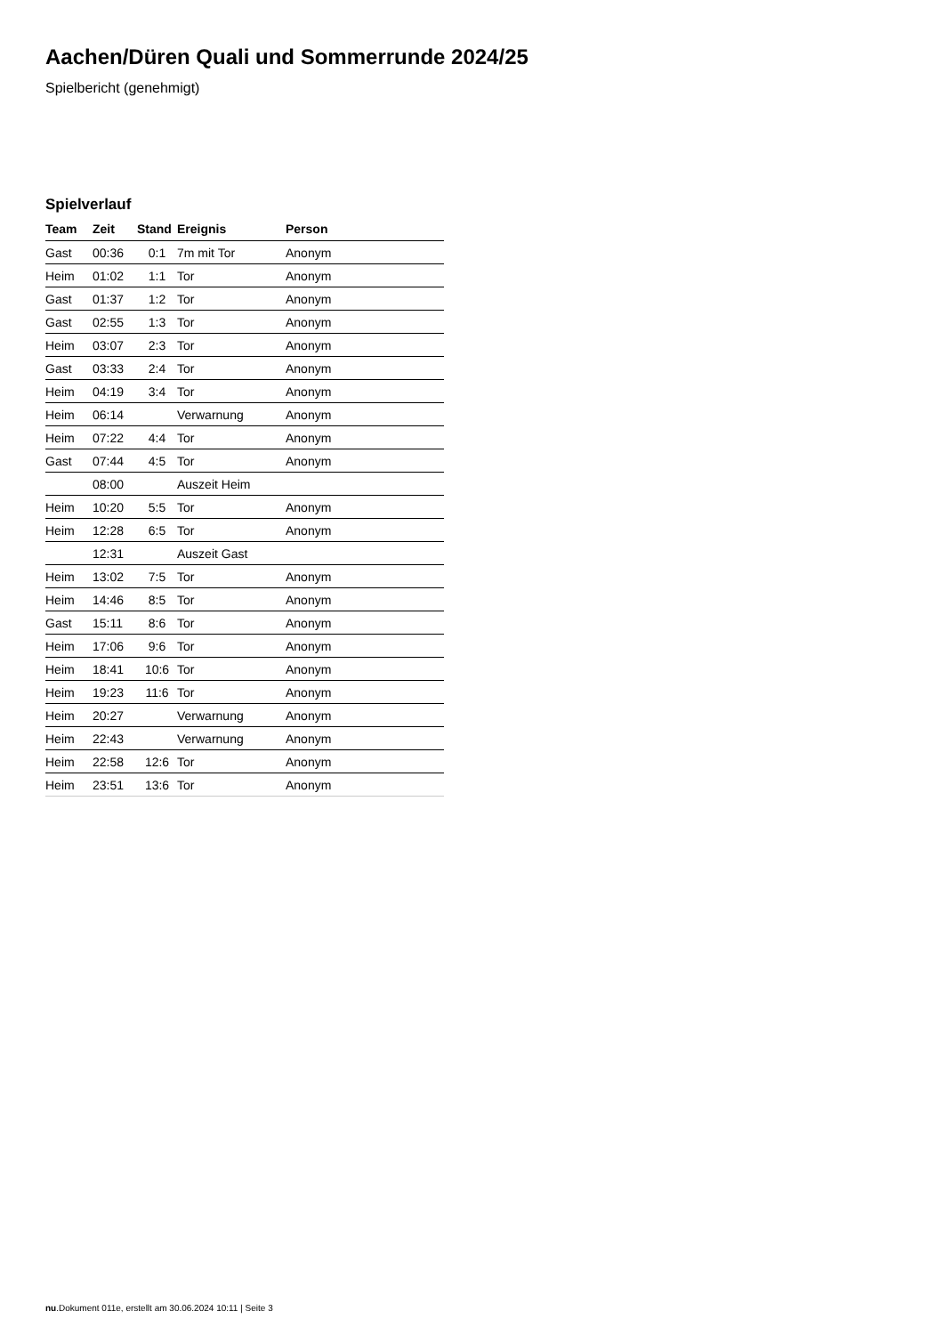Aachen/Düren Quali und Sommerrunde 2024/25
Spielbericht (genehmigt)
Spielverlauf
| Team | Zeit | Stand | Ereignis | Person |
| --- | --- | --- | --- | --- |
| Gast | 00:36 | 0:1 | 7m mit Tor | Anonym |
| Heim | 01:02 | 1:1 | Tor | Anonym |
| Gast | 01:37 | 1:2 | Tor | Anonym |
| Gast | 02:55 | 1:3 | Tor | Anonym |
| Heim | 03:07 | 2:3 | Tor | Anonym |
| Gast | 03:33 | 2:4 | Tor | Anonym |
| Heim | 04:19 | 3:4 | Tor | Anonym |
| Heim | 06:14 | | Verwarnung | Anonym |
| Heim | 07:22 | 4:4 | Tor | Anonym |
| Gast | 07:44 | 4:5 | Tor | Anonym |
| | 08:00 | | Auszeit Heim | |
| Heim | 10:20 | 5:5 | Tor | Anonym |
| Heim | 12:28 | 6:5 | Tor | Anonym |
| | 12:31 | | Auszeit Gast | |
| Heim | 13:02 | 7:5 | Tor | Anonym |
| Heim | 14:46 | 8:5 | Tor | Anonym |
| Gast | 15:11 | 8:6 | Tor | Anonym |
| Heim | 17:06 | 9:6 | Tor | Anonym |
| Heim | 18:41 | 10:6 | Tor | Anonym |
| Heim | 19:23 | 11:6 | Tor | Anonym |
| Heim | 20:27 | | Verwarnung | Anonym |
| Heim | 22:43 | | Verwarnung | Anonym |
| Heim | 22:58 | 12:6 | Tor | Anonym |
| Heim | 23:51 | 13:6 | Tor | Anonym |
nu.Dokument 011e, erstellt am 30.06.2024 10:11 | Seite 3